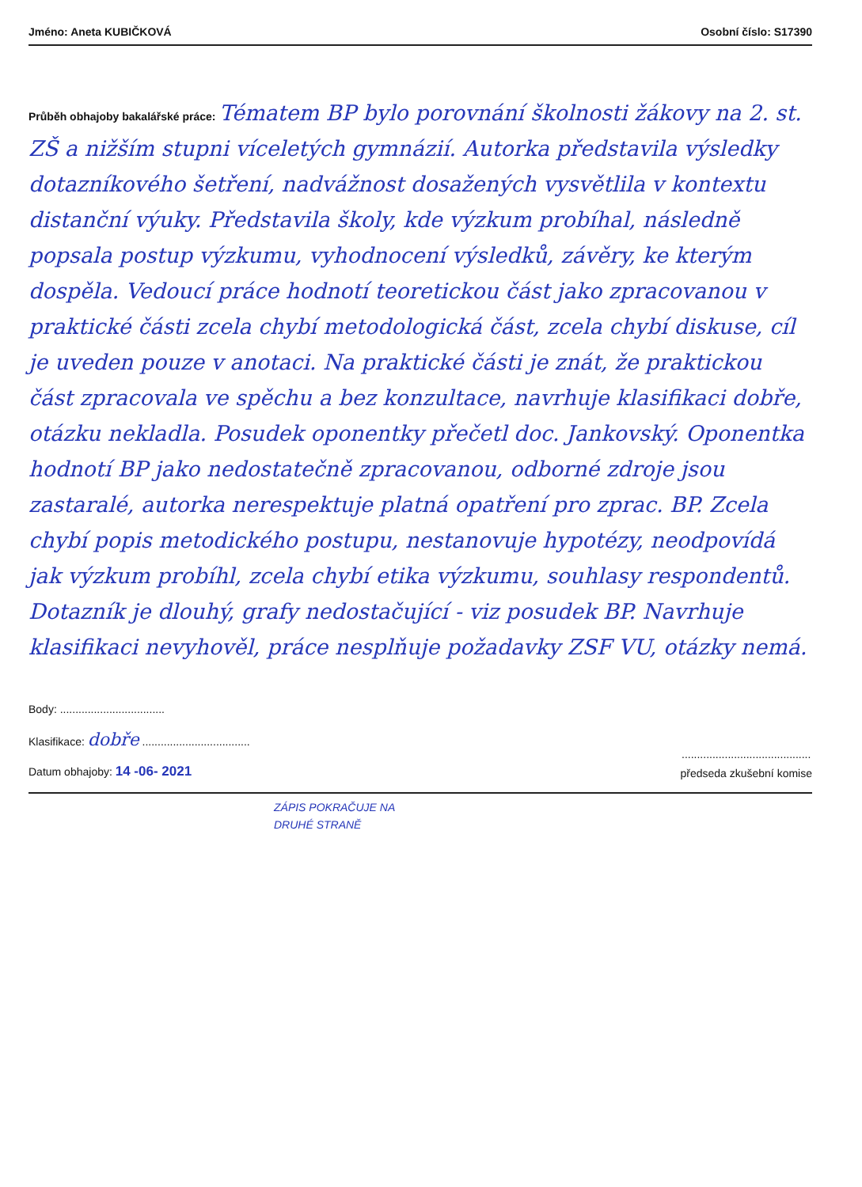Jméno: Aneta KUBIČKOVÁ Osobní číslo: S17390
Průběh obhajoby bakalářské práce: Tématem BP bylo porovnání školnosti žákovy na 2. st. ZŠ a nižším stupni víceletých gymnázií. Autorka představila výsledky dotazníkového šetření, nadvážnost dosažených vysvětlila v kontextu distanční výuky. Představila školy, kde výzkum probíhal, následně popsala postup výzkumu, vyhodnocení výsledků, závěry, ke kterým dospěla. Vedoucí práce hodnotí teoretickou část jako zpracovanou v praktické části zcela chybí metodologická část, zcela chybí diskuse, cíl je uveden pouze v anotaci. Na praktické části je znát, že praktickou část zpracovala ve spěchu a bez konzultace, navrhuje klasifikaci dobře, otázku nekladla. Posudek oponentky přečetl doc. Jankovský. Oponentka hodnotí BP jako nedostatečně zpracovanou, odborné zdroje jsou zastaralé, autorka nerespektuje platná opatření pro zprac. BP. Zcela chybí popis metodického postupu, nestanovuje hypotézy, neodpovídá jak výzkum probíhl, zcela chybí etika výzkumu, souhlasy respondentů. Dotazník je dlouhý, grafy nedostačující - viz posudek BP. Navrhuje klasifikaci nevyhověl, práce nesplňuje požadavky ZSF VU, otázky nemá.
Body: ..................................
Klasifikace: dobře ...................................
Datum obhajoby: 14 -06- 2021
..........................................
předseda zkušební komise
ZÁPIS POKRAČUJE NA
DRUHÉ STRANĚ